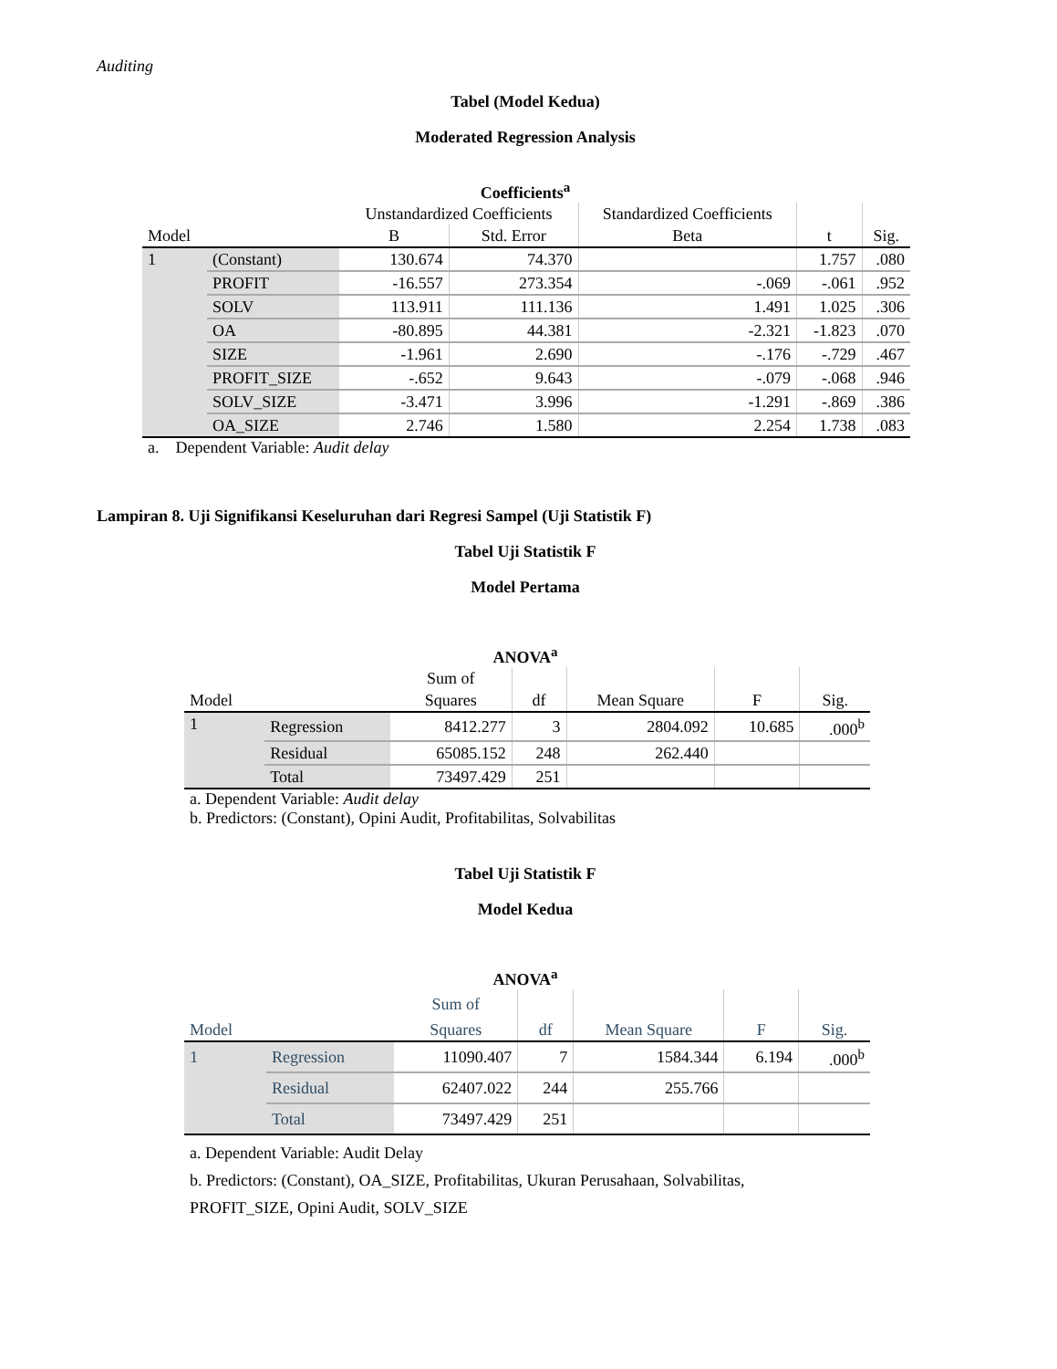Auditing
Tabel (Model Kedua)
Moderated Regression Analysis
Coefficients<sup>a</sup>
| | | Unstandardized Coefficients | | Standardized Coefficients | | |
| --- | --- | --- | --- | --- | --- | --- |
| Model | | B | Std. Error | Beta | t | Sig. |
| 1 | (Constant) | 130.674 | 74.370 | | 1.757 | .080 |
| | PROFIT | -16.557 | 273.354 | -.069 | -.061 | .952 |
| | SOLV | 113.911 | 111.136 | 1.491 | 1.025 | .306 |
| | OA | -80.895 | 44.381 | -2.321 | -1.823 | .070 |
| | SIZE | -1.961 | 2.690 | -.176 | -.729 | .467 |
| | PROFIT_SIZE | -.652 | 9.643 | -.079 | -.068 | .946 |
| | SOLV_SIZE | -3.471 | 3.996 | -1.291 | -.869 | .386 |
| | OA_SIZE | 2.746 | 1.580 | 2.254 | 1.738 | .083 |
a. Dependent Variable: Audit delay
Lampiran 8. Uji Signifikansi Keseluruhan dari Regresi Sampel (Uji Statistik F)
Tabel Uji Statistik F
Model Pertama
ANOVA<sup>a</sup>
| | | Sum of | | | | |
| --- | --- | --- | --- | --- | --- | --- |
| Model | | Squares | df | Mean Square | F | Sig. |
| 1 | Regression | 8412.277 | 3 | 2804.092 | 10.685 | .000<sup>b</sup> |
| | Residual | 65085.152 | 248 | 262.440 | | |
| | Total | 73497.429 | 251 | | | |
a. Dependent Variable: Audit delay
b. Predictors: (Constant), Opini Audit, Profitabilitas, Solvabilitas
Tabel Uji Statistik F
Model Kedua
ANOVA<sup>a</sup>
| | | Sum of | | | | |
| --- | --- | --- | --- | --- | --- | --- |
| Model | | Squares | df | Mean Square | F | Sig. |
| 1 | Regression | 11090.407 | 7 | 1584.344 | 6.194 | .000<sup>b</sup> |
| | Residual | 62407.022 | 244 | 255.766 | | |
| | Total | 73497.429 | 251 | | | |
a. Dependent Variable: Audit Delay
b. Predictors: (Constant), OA_SIZE, Profitabilitas, Ukuran Perusahaan, Solvabilitas,
PROFIT_SIZE, Opini Audit, SOLV_SIZE